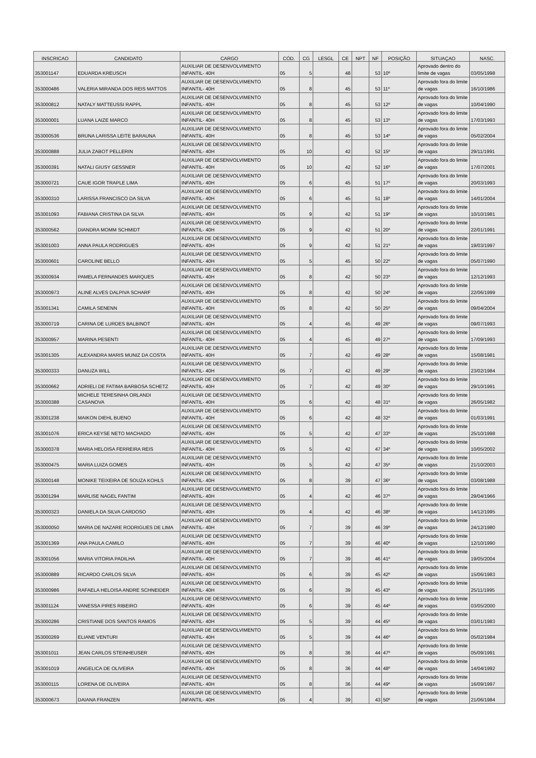| INSCRICAO | CANDIDATO | CARGO | CÓD. | CG | LESGL | CE | NPT | NF | POSIÇÃO | SITUAÇAO | NASC. |
| --- | --- | --- | --- | --- | --- | --- | --- | --- | --- | --- | --- |
| 353001147 | EDUARDA KREUSCH | AUXILIAR DE DESENVOLVIMENTO INFANTIL- 40H | 05 | 5 | | 48 | | 53 | 10º | Aprovado dentro do limite de vagas | 03/05/1998 |
| 353000486 | VALERIA MIRANDA DOS REIS MATTOS | AUXILIAR DE DESENVOLVIMENTO INFANTIL- 40H | 05 | 8 | | 45 | | 53 | 11º | Aprovado fora do limite de vagas | 16/10/1986 |
| 353000812 | NATALY MATTEUSSI RAPPL | AUXILIAR DE DESENVOLVIMENTO INFANTIL- 40H | 05 | 8 | | 45 | | 53 | 12º | Aprovado fora do limite de vagas | 10/04/1990 |
| 353000001 | LUANA LAIZE MARCO | AUXILIAR DE DESENVOLVIMENTO INFANTIL- 40H | 05 | 8 | | 45 | | 53 | 13º | Aprovado fora do limite de vagas | 17/03/1993 |
| 353000536 | BRUNA LARISSA LEITE BARAUNA | AUXILIAR DE DESENVOLVIMENTO INFANTIL- 40H | 05 | 8 | | 45 | | 53 | 14º | Aprovado fora do limite de vagas | 05/02/2004 |
| 353000888 | JULIA ZABOT PELLERIN | AUXILIAR DE DESENVOLVIMENTO INFANTIL- 40H | 05 | 10 | | 42 | | 52 | 15º | Aprovado fora do limite de vagas | 29/11/1991 |
| 353000391 | NATALI GIUSY GESSNER | AUXILIAR DE DESENVOLVIMENTO INFANTIL- 40H | 05 | 10 | | 42 | | 52 | 16º | Aprovado fora do limite de vagas | 17/07/2001 |
| 353000721 | CAUE IGOR TRAPLE LIMA | AUXILIAR DE DESENVOLVIMENTO INFANTIL- 40H | 05 | 6 | | 45 | | 51 | 17º | Aprovado fora do limite de vagas | 20/03/1993 |
| 353000310 | LARISSA FRANCISCO DA SILVA | AUXILIAR DE DESENVOLVIMENTO INFANTIL- 40H | 05 | 6 | | 45 | | 51 | 18º | Aprovado fora do limite de vagas | 14/01/2004 |
| 353001093 | FABIANA CRISTINA DA SILVA | AUXILIAR DE DESENVOLVIMENTO INFANTIL- 40H | 05 | 9 | | 42 | | 51 | 19º | Aprovado fora do limite de vagas | 10/10/1981 |
| 353000562 | DIANDRA MOMM SCHMIDT | AUXILIAR DE DESENVOLVIMENTO INFANTIL- 40H | 05 | 9 | | 42 | | 51 | 20º | Aprovado fora do limite de vagas | 22/01/1991 |
| 353001003 | ANNA PAULA RODRIGUES | AUXILIAR DE DESENVOLVIMENTO INFANTIL- 40H | 05 | 9 | | 42 | | 51 | 21º | Aprovado fora do limite de vagas | 19/03/1997 |
| 353000601 | CAROLINE BELLO | AUXILIAR DE DESENVOLVIMENTO INFANTIL- 40H | 05 | 5 | | 45 | | 50 | 22º | Aprovado fora do limite de vagas | 05/07/1990 |
| 353000934 | PAMELA FERNANDES MARQUES | AUXILIAR DE DESENVOLVIMENTO INFANTIL- 40H | 05 | 8 | | 42 | | 50 | 23º | Aprovado fora do limite de vagas | 12/12/1993 |
| 353000973 | ALINE ALVES DALPIVA SCHARF | AUXILIAR DE DESENVOLVIMENTO INFANTIL- 40H | 05 | 8 | | 42 | | 50 | 24º | Aprovado fora do limite de vagas | 22/06/1999 |
| 353001341 | CAMILA SENENN | AUXILIAR DE DESENVOLVIMENTO INFANTIL- 40H | 05 | 8 | | 42 | | 50 | 25º | Aprovado fora do limite de vagas | 09/04/2004 |
| 353000719 | CARINA DE LURDES BALBINOT | AUXILIAR DE DESENVOLVIMENTO INFANTIL- 40H | 05 | 4 | | 45 | | 49 | 26º | Aprovado fora do limite de vagas | 09/07/1993 |
| 353000957 | MARINA PESENTI | AUXILIAR DE DESENVOLVIMENTO INFANTIL- 40H | 05 | 4 | | 45 | | 49 | 27º | Aprovado fora do limite de vagas | 17/09/1993 |
| 353001305 | ALEXANDRA MARIS MUNIZ DA COSTA | AUXILIAR DE DESENVOLVIMENTO INFANTIL- 40H | 05 | 7 | | 42 | | 49 | 28º | Aprovado fora do limite de vagas | 15/08/1981 |
| 353000333 | DANUZA WILL | AUXILIAR DE DESENVOLVIMENTO INFANTIL- 40H | 05 | 7 | | 42 | | 49 | 29º | Aprovado fora do limite de vagas | 23/02/1984 |
| 353000662 | ADRIELI DE FATIMA BARBOSA SCHETZ | AUXILIAR DE DESENVOLVIMENTO INFANTIL- 40H | 05 | 7 | | 42 | | 49 | 30º | Aprovado fora do limite de vagas | 29/10/1991 |
| 353000388 | MICHELE TERESINHA ORLANDI CASANOVA | AUXILIAR DE DESENVOLVIMENTO INFANTIL- 40H | 05 | 6 | | 42 | | 48 | 31º | Aprovado fora do limite de vagas | 26/05/1982 |
| 353001238 | MAIKON DIEHL BUENO | AUXILIAR DE DESENVOLVIMENTO INFANTIL- 40H | 05 | 6 | | 42 | | 48 | 32º | Aprovado fora do limite de vagas | 01/03/1991 |
| 353001076 | ERICA KEYSE NETO MACHADO | AUXILIAR DE DESENVOLVIMENTO INFANTIL- 40H | 05 | 5 | | 42 | | 47 | 33º | Aprovado fora do limite de vagas | 25/10/1998 |
| 353000378 | MARIA HELOISA FERREIRA REIS | AUXILIAR DE DESENVOLVIMENTO INFANTIL- 40H | 05 | 5 | | 42 | | 47 | 34º | Aprovado fora do limite de vagas | 10/05/2002 |
| 353000475 | MARIA LUIZA GOMES | AUXILIAR DE DESENVOLVIMENTO INFANTIL- 40H | 05 | 5 | | 42 | | 47 | 35º | Aprovado fora do limite de vagas | 21/10/2003 |
| 353000148 | MONIKE TEIXEIRA DE SOUZA KOHLS | AUXILIAR DE DESENVOLVIMENTO INFANTIL- 40H | 05 | 8 | | 39 | | 47 | 36º | Aprovado fora do limite de vagas | 03/08/1988 |
| 353001294 | MARLISE NAGEL FANTIM | AUXILIAR DE DESENVOLVIMENTO INFANTIL- 40H | 05 | 4 | | 42 | | 46 | 37º | Aprovado fora do limite de vagas | 29/04/1966 |
| 353000323 | DANIELA DA SILVA CARDOSO | AUXILIAR DE DESENVOLVIMENTO INFANTIL- 40H | 05 | 4 | | 42 | | 46 | 38º | Aprovado fora do limite de vagas | 14/12/1995 |
| 353000050 | MARIA DE NAZARE RODRIGUES DE LIMA | AUXILIAR DE DESENVOLVIMENTO INFANTIL- 40H | 05 | 7 | | 39 | | 46 | 39º | Aprovado fora do limite de vagas | 24/12/1980 |
| 353001369 | ANA PAULA CAMILO | AUXILIAR DE DESENVOLVIMENTO INFANTIL- 40H | 05 | 7 | | 39 | | 46 | 40º | Aprovado fora do limite de vagas | 12/10/1990 |
| 353001056 | MARIA VITORIA PADILHA | AUXILIAR DE DESENVOLVIMENTO INFANTIL- 40H | 05 | 7 | | 39 | | 46 | 41º | Aprovado fora do limite de vagas | 19/05/2004 |
| 353000889 | RICARDO CARLOS SILVA | AUXILIAR DE DESENVOLVIMENTO INFANTIL- 40H | 05 | 6 | | 39 | | 45 | 42º | Aprovado fora do limite de vagas | 15/06/1983 |
| 353000986 | RAFAELA HELOISA ANDRE SCHNEIDER | AUXILIAR DE DESENVOLVIMENTO INFANTIL- 40H | 05 | 6 | | 39 | | 45 | 43º | Aprovado fora do limite de vagas | 25/11/1995 |
| 353001124 | VANESSA PIRES RIBEIRO | AUXILIAR DE DESENVOLVIMENTO INFANTIL- 40H | 05 | 6 | | 39 | | 45 | 44º | Aprovado fora do limite de vagas | 03/05/2000 |
| 353000286 | CRISTIANE DOS SANTOS RAMOS | AUXILIAR DE DESENVOLVIMENTO INFANTIL- 40H | 05 | 5 | | 39 | | 44 | 45º | Aprovado fora do limite de vagas | 03/01/1983 |
| 353000269 | ELIANE VENTURI | AUXILIAR DE DESENVOLVIMENTO INFANTIL- 40H | 05 | 5 | | 39 | | 44 | 46º | Aprovado fora do limite de vagas | 05/02/1984 |
| 353001011 | JEAN CARLOS STEINHEUSER | AUXILIAR DE DESENVOLVIMENTO INFANTIL- 40H | 05 | 8 | | 36 | | 44 | 47º | Aprovado fora do limite de vagas | 05/09/1991 |
| 353001019 | ANGELICA DE OLIVEIRA | AUXILIAR DE DESENVOLVIMENTO INFANTIL- 40H | 05 | 8 | | 36 | | 44 | 48º | Aprovado fora do limite de vagas | 14/04/1992 |
| 353000115 | LORENA DE OLIVEIRA | AUXILIAR DE DESENVOLVIMENTO INFANTIL- 40H | 05 | 8 | | 36 | | 44 | 49º | Aprovado fora do limite de vagas | 16/09/1997 |
| 353000673 | DAIANA FRANZEN | AUXILIAR DE DESENVOLVIMENTO INFANTIL- 40H | 05 | 4 | | 39 | | 43 | 50º | Aprovado fora do limite de vagas | 21/06/1984 |